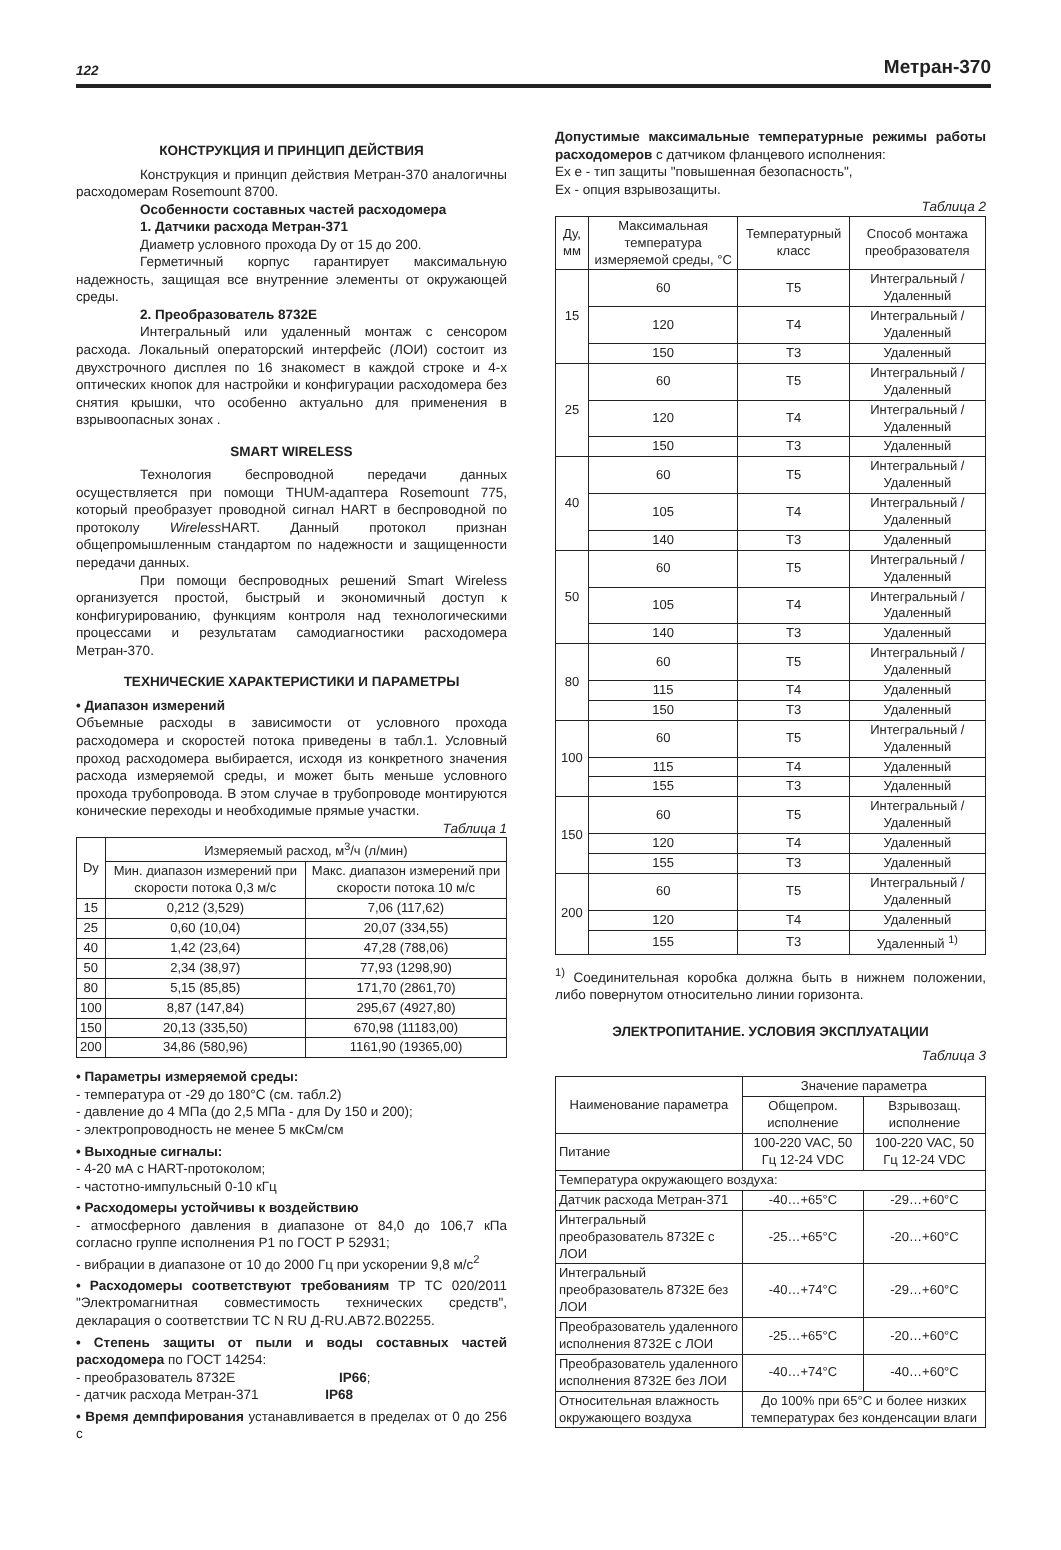122 Метран-370
КОНСТРУКЦИЯ И ПРИНЦИП ДЕЙСТВИЯ
Конструкция и принцип действия Метран-370 аналогичны расходомерам Rosemount 8700.
Особенности составных частей расходомера
1. Датчики расхода Метран-371
Диаметр условного прохода Dy от 15 до 200.
Герметичный корпус гарантирует максимальную надежность, защищая все внутренние элементы от окружающей среды.
2. Преобразователь 8732E
Интегральный или удаленный монтаж с сенсором расхода. Локальный операторский интерфейс (ЛОИ) состоит из двухстрочного дисплея по 16 знакомест в каждой строке и 4-х оптических кнопок для настройки и конфигурации расходомера без снятия крышки, что особенно актуально для применения в взрывоопасных зонах .
SMART WIRELESS
Технология беспроводной передачи данных осуществляется при помощи THUM-адаптера Rosemount 775, который преобразует проводной сигнал HART в беспроводной по протоколу Wireless HART. Данный протокол признан общепромышленным стандартом по надежности и защищенности передачи данных.
При помощи беспроводных решений Smart Wireless организуется простой, быстрый и экономичный доступ к конфигурированию, функциям контроля над технологическими процессами и результатам самодиагностики расходомера Метран-370.
ТЕХНИЧЕСКИЕ ХАРАКТЕРИСТИКИ И ПАРАМЕТРЫ
• Диапазон измерений
Объемные расходы в зависимости от условного прохода расходомера и скоростей потока приведены в табл.1. Условный проход расходомера выбирается, исходя из конкретного значения расхода измеряемой среды, и может быть меньше условного прохода трубопровода. В этом случае в трубопроводе монтируются конические переходы и необходимые прямые участки.
Таблица 1
| Dy | Измеряемый расход, м<sup>3</sup>/ч (л/мин) | |
| --- | --- | --- |
| | Мин. диапазон измерений при скорости потока 0,3 м/с | Макс. диапазон измерений при скорости потока 10 м/с |
| 15 | 0,212 (3,529) | 7,06 (117,62) |
| 25 | 0,60 (10,04) | 20,07 (334,55) |
| 40 | 1,42 (23,64) | 47,28 (788,06) |
| 50 | 2,34 (38,97) | 77,93 (1298,90) |
| 80 | 5,15 (85,85) | 171,70 (2861,70) |
| 100 | 8,87 (147,84) | 295,67 (4927,80) |
| 150 | 20,13 (335,50) | 670,98 (11183,00) |
| 200 | 34,86 (580,96) | 1161,90 (19365,00) |
• Параметры измеряемой среды:
- температура от -29 до 180°С (см. табл.2)
- давление до 4 МПа (до 2,5 МПа - для Dy 150 и 200);
- электропроводность не менее 5 мкСм/см
• Выходные сигналы:
- 4-20 мА с HART-протоколом;
- частотно-импульсный 0-10 кГц
• Расходомеры устойчивы к воздействию
- атмосферного давления в диапазоне от 84,0 до 106,7 кПа согласно группе исполнения Р1 по ГОСТ Р 52931;
- вибрации в диапазоне от 10 до 2000 Гц при ускорении 9,8 м/с<sup>2</sup>
• Расходомеры соответствуют требованиям ТР ТС 020/2011 "Электромагнитная совместимость технических средств", декларация о соответствии ТС N RU Д-RU.АВ72.В02255.
• Степень защиты от пыли и воды составных частей расходомера по ГОСТ 14254:
- преобразователь 8732E IP66;
- датчик расхода Метран-371 IP68
• Время демпфирования устанавливается в пределах от 0 до 256 с
Допустимые максимальные температурные режимы работы расходомеров с датчиком фланцевого исполнения:
Ex e - тип защиты "повышенная безопасность",
Ex - опция взрывозащиты.
Таблица 2
| Ду, мм | Максимальная температура измеряемой среды, °С | Температурный класс | Способ монтажа преобразователя |
| --- | --- | --- | --- |
| 15 | 60 | T5 | Интегральный / Удаленный |
| | 120 | T4 | Интегральный / Удаленный |
| | 150 | T3 | Удаленный |
| 25 | 60 | T5 | Интегральный / Удаленный |
| | 120 | T4 | Интегральный / Удаленный |
| | 150 | T3 | Удаленный |
| 40 | 60 | T5 | Интегральный / Удаленный |
| | 105 | T4 | Интегральный / Удаленный |
| | 140 | T3 | Удаленный |
| 50 | 60 | T5 | Интегральный / Удаленный |
| | 105 | T4 | Интегральный / Удаленный |
| | 140 | T3 | Удаленный |
| 80 | 60 | T5 | Интегральный / Удаленный |
| | 115 | T4 | Удаленный |
| | 150 | T3 | Удаленный |
| 100 | 60 | T5 | Интегральный / Удаленный |
| | 115 | T4 | Удаленный |
| | 155 | T3 | Удаленный |
| 150 | 60 | T5 | Интегральный / Удаленный |
| | 120 | T4 | Удаленный |
| | 155 | T3 | Удаленный |
| 200 | 60 | T5 | Интегральный / Удаленный |
| | 120 | T4 | Удаленный |
| | 155 | T3 | Удаленный <sup>1)</sup> |
<sup>1)</sup> Соединительная коробка должна быть в нижнем положении, либо повернутом относительно линии горизонта.
ЭЛЕКТРОПИТАНИЕ. УСЛОВИЯ ЭКСПЛУАТАЦИИ
Таблица 3
| Наименование параметра | Значение параметра | |
| --- | --- | --- |
| | Общепром. исполнение | Взрывозащ. исполнение |
| Питание | 100-220 VAC, 50 Гц 12-24 VDC | 100-220 VAC, 50 Гц 12-24 VDC |
| Температура окружающего воздуха: | | |
| Датчик расхода Метран-371 | -40…+65°С | -29…+60°С |
| Интегральный преобразователь 8732E с ЛОИ | -25…+65°С | -20…+60°С |
| Интегральный преобразователь 8732E без ЛОИ | -40…+74°С | -29…+60°С |
| Преобразователь удаленного исполнения 8732E с ЛОИ | -25…+65°С | -20…+60°С |
| Преобразователь удаленного исполнения 8732E без ЛОИ | -40…+74°С | -40…+60°С |
| Относительная влажность окружающего воздуха | До 100% при 65°С и более низких температурах без конденсации влаги | |